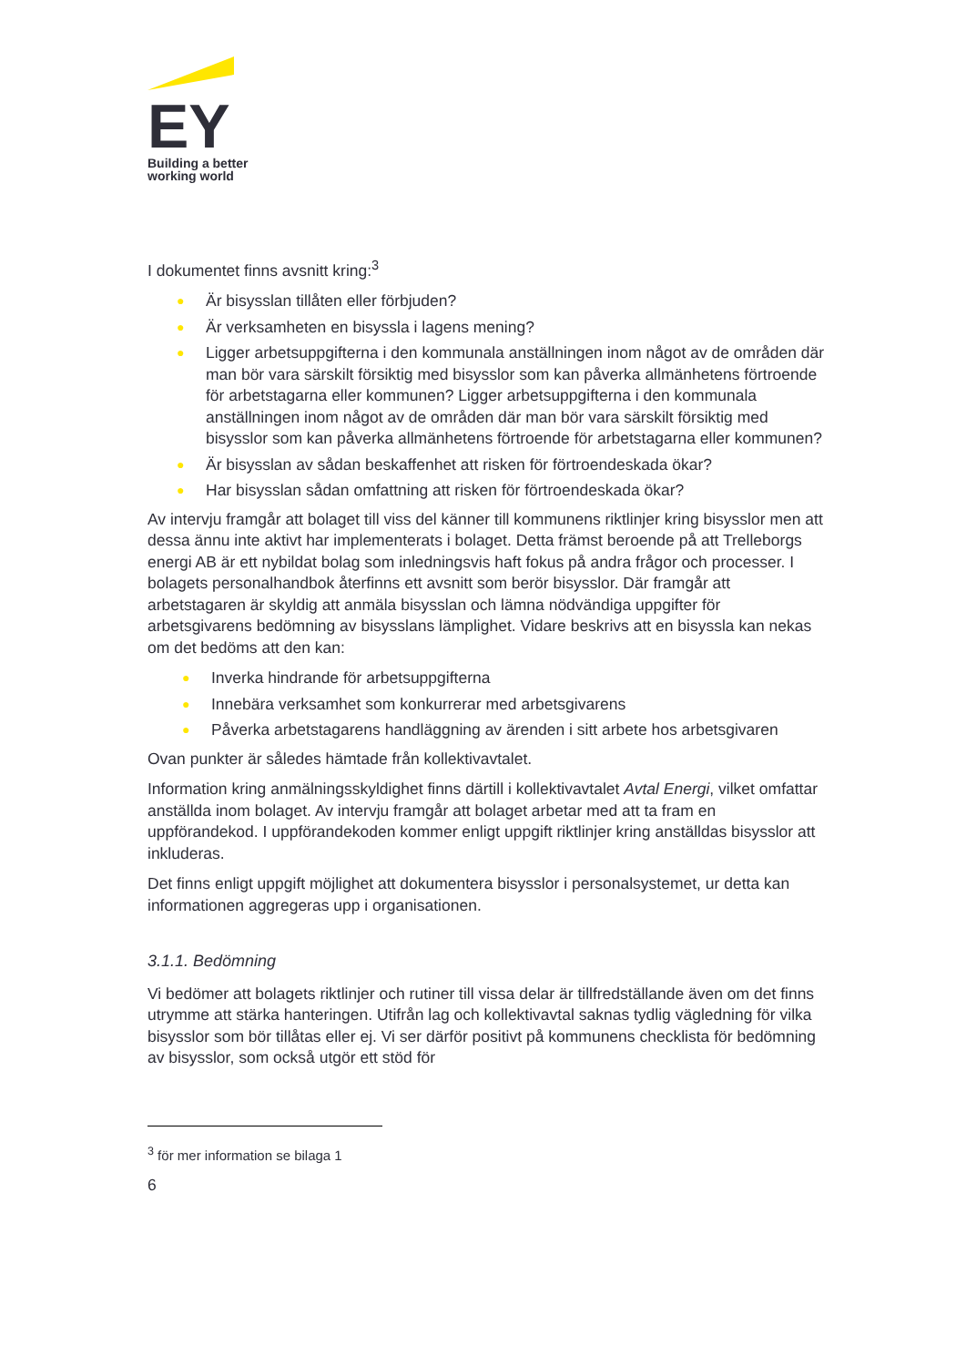EY
Building a better
working world
I dokumentet finns avsnitt kring:<sup>3</sup>
● Är bisysslan tillåten eller förbjuden?
● Är verksamheten en bisyssla i lagens mening?
● Ligger arbetsuppgifterna i den kommunala anställningen inom något av de områden där man bör vara särskilt försiktig med bisysslor som kan påverka allmänhetens förtroende för arbetstagarna eller kommunen? Ligger arbetsuppgifterna i den kommunala anställningen inom något av de områden där man bör vara särskilt försiktig med bisysslor som kan påverka allmänhetens förtroende för arbetstagarna eller kommunen?
● Är bisysslan av sådan beskaffenhet att risken för förtroendeskada ökar?
● Har bisysslan sådan omfattning att risken för förtroendeskada ökar?
Av intervju framgår att bolaget till viss del känner till kommunens riktlinjer kring bisysslor men att dessa ännu inte aktivt har implementerats i bolaget. Detta främst beroende på att Trelleborgs energi AB är ett nybildat bolag som inledningsvis haft fokus på andra frågor och processer. I bolagets personalhandbok återfinns ett avsnitt som berör bisysslor. Där framgår att arbetstagaren är skyldig att anmäla bisysslan och lämna nödvändiga uppgifter för arbetsgivarens bedömning av bisysslans lämplighet. Vidare beskrivs att en bisyssla kan nekas om det bedöms att den kan:
● Inverka hindrande för arbetsuppgifterna
● Innebära verksamhet som konkurrerar med arbetsgivarens
● Påverka arbetstagarens handläggning av ärenden i sitt arbete hos arbetsgivaren
Ovan punkter är således hämtade från kollektivavtalet.
Information kring anmälningsskyldighet finns därtill i kollektivavtalet Avtal Energi, vilket omfattar anställda inom bolaget. Av intervju framgår att bolaget arbetar med att ta fram en uppförandekod. I uppförandekoden kommer enligt uppgift riktlinjer kring anställdas bisysslor att inkluderas.
Det finns enligt uppgift möjlighet att dokumentera bisysslor i personalsystemet, ur detta kan informationen aggregeras upp i organisationen.
3.1.1. Bedömning
Vi bedömer att bolagets riktlinjer och rutiner till vissa delar är tillfredställande även om det finns utrymme att stärka hanteringen. Utifrån lag och kollektivavtal saknas tydlig vägledning för vilka bisysslor som bör tillåtas eller ej. Vi ser därför positivt på kommunens checklista för bedömning av bisysslor, som också utgör ett stöd för
<sup>3</sup> för mer information se bilaga 1
6